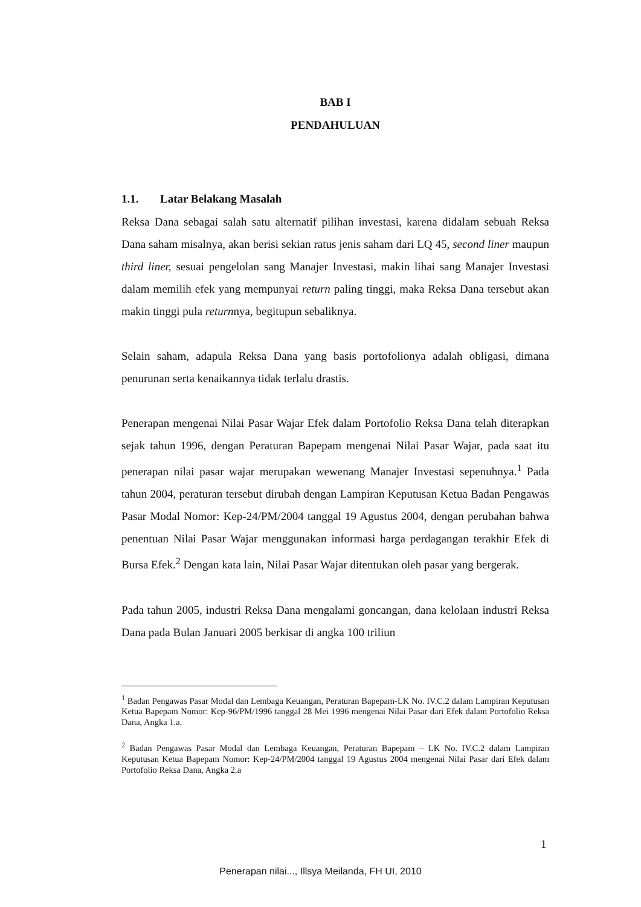BAB I
PENDAHULUAN
1.1. Latar Belakang Masalah
Reksa Dana sebagai salah satu alternatif pilihan investasi, karena didalam sebuah Reksa Dana saham misalnya, akan berisi sekian ratus jenis saham dari LQ 45, second liner maupun third liner, sesuai pengelolan sang Manajer Investasi, makin lihai sang Manajer Investasi dalam memilih efek yang mempunyai return paling tinggi, maka Reksa Dana tersebut akan makin tinggi pula returnnya, begitupun sebaliknya.
Selain saham, adapula Reksa Dana yang basis portofolionya adalah obligasi, dimana penurunan serta kenaikannya tidak terlalu drastis.
Penerapan mengenai Nilai Pasar Wajar Efek dalam Portofolio Reksa Dana telah diterapkan sejak tahun 1996, dengan Peraturan Bapepam mengenai Nilai Pasar Wajar, pada saat itu penerapan nilai pasar wajar merupakan wewenang Manajer Investasi sepenuhnya.<sup>1</sup> Pada tahun 2004, peraturan tersebut dirubah dengan Lampiran Keputusan Ketua Badan Pengawas Pasar Modal Nomor: Kep-24/PM/2004 tanggal 19 Agustus 2004, dengan perubahan bahwa penentuan Nilai Pasar Wajar menggunakan informasi harga perdagangan terakhir Efek di Bursa Efek.<sup>2</sup> Dengan kata lain, Nilai Pasar Wajar ditentukan oleh pasar yang bergerak.
Pada tahun 2005, industri Reksa Dana mengalami goncangan, dana kelolaan industri Reksa Dana pada Bulan Januari 2005 berkisar di angka 100 triliun
<sup>1</sup> Badan Pengawas Pasar Modal dan Lembaga Keuangan, Peraturan Bapepam-LK No. IV.C.2 dalam Lampiran Keputusan Ketua Bapepam Nomor: Kep-96/PM/1996 tanggal 28 Mei 1996 mengenai Nilai Pasar dari Efek dalam Portofolio Reksa Dana, Angka 1.a.
<sup>2</sup> Badan Pengawas Pasar Modal dan Lembaga Keuangan, Peraturan Bapepam – LK No. IV.C.2 dalam Lampiran Keputusan Ketua Bapepam Nomor: Kep-24/PM/2004 tanggal 19 Agustus 2004 mengenai Nilai Pasar dari Efek dalam Portofolio Reksa Dana, Angka 2.a
1
Penerapan nilai..., Illsya Meilanda, FH UI, 2010